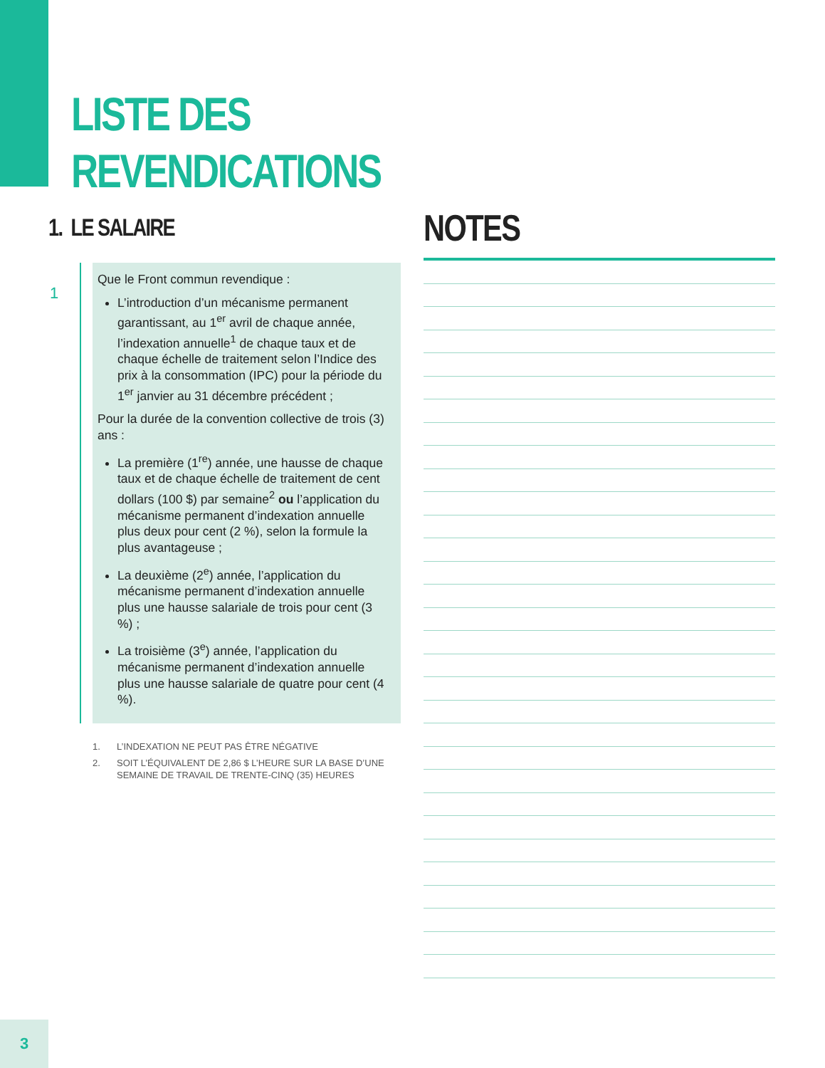LISTE DES
REVENDICATIONS
1. LE SALAIRE
1
Que le Front commun revendique :
L’introduction d’un mécanisme permanent garantissant, au 1<sup>er</sup> avril de chaque année, l’indexation annuelle<sup>1</sup> de chaque taux et de chaque échelle de traitement selon l’Indice des prix à la consommation (IPC) pour la période du 1<sup>er</sup> janvier au 31 décembre précédent ;
Pour la durée de la convention collective de trois (3) ans :
La première (1<sup>re</sup>) année, une hausse de chaque taux et de chaque échelle de traitement de cent dollars (100 $) par semaine<sup>2</sup> ou l’application du mécanisme permanent d’indexation annuelle plus deux pour cent (2 %), selon la formule la plus avantageuse ;
La deuxième (2<sup>e</sup>) année, l’application du mécanisme permanent d’indexation annuelle plus une hausse salariale de trois pour cent (3 %) ;
La troisième (3<sup>e</sup>) année, l’application du mécanisme permanent d’indexation annuelle plus une hausse salariale de quatre pour cent (4 %).
1. L’INDEXATION NE PEUT PAS ÊTRE NÉGATIVE
2. SOIT L’ÉQUIVALENT DE 2,86 $ L’HEURE SUR LA BASE D’UNE SEMAINE DE TRAVAIL DE TRENTE-CINQ (35) HEURES
NOTES
3